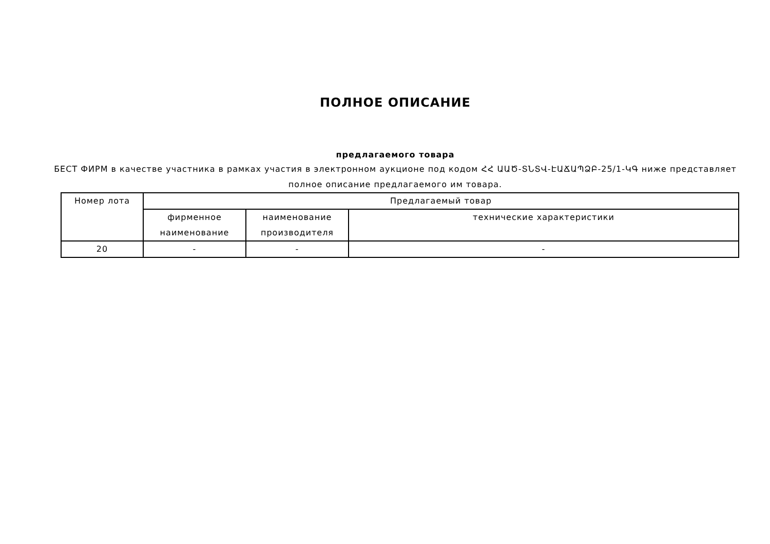ПОЛНОЕ ОПИСАНИЕ
предлагаемого товара
БЕСТ ФИРМ в качестве участника в рамках участия в электронном аукционе под кодом ՀՀ ԱԱԾ-ՏՆՏՎ-ԷԱՃԱՊՁԲ-25/1-ԿԳ ниже представляет полное описание предлагаемого им товара.
| Номер лота | Предлагаемый товар | | |
| --- | --- | --- | --- |
| | фирменное наименование | наименование производителя | технические характеристики |
| 20 | - | - | - |